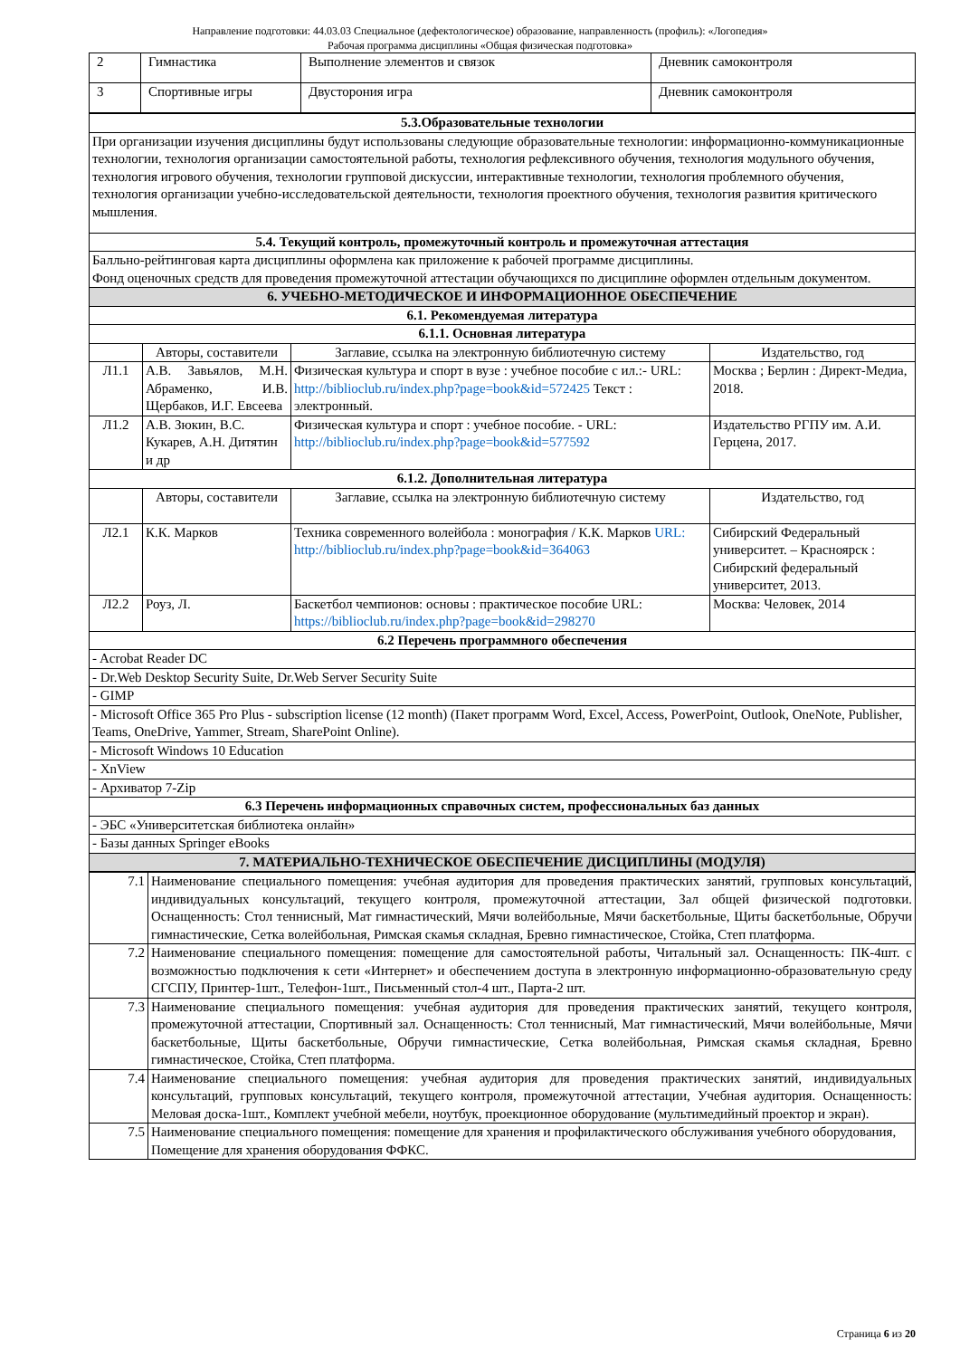Направление подготовки: 44.03.03 Специальное (дефектологическое) образование, направленность (профиль): «Логопедия»
Рабочая программа дисциплины «Общая физическая подготовка»
| 2 | Гимнастика | Выполнение элементов и связок | Дневник самоконтроля |
| 3 | Спортивные игры | Двусторония игра | Дневник самоконтроля |
| 5.3.Образовательные технологии | | | |
| --- | --- | --- | --- |
| При организации изучения дисциплины будут использованы следующие образовательные технологии: информационно-коммуникационные технологии, технология организации самостоятельной работы, технология рефлексивного обучения, технология модульного обучения, технология игрового обучения, технологии групповой дискуссии, интерактивные технологии, технология проблемного обучения, технология организации учебно-исследовательской деятельности, технология проектного обучения, технология развития критического мышления. | | | |
| 5.4. Текущий контроль, промежуточный контроль и промежуточная аттестация | | | |
| Балльно-рейтинговая карта дисциплины оформлена как приложение к рабочей программе дисциплины. Фонд оценочных средств для проведения промежуточной аттестации обучающихся по дисциплине оформлен отдельным документом. | | | |
| 6. УЧЕБНО-МЕТОДИЧЕСКОЕ И ИНФОРМАЦИОННОЕ ОБЕСПЕЧЕНИЕ | | | |
| 6.1. Рекомендуемая литература | | | |
| 6.1.1. Основная литература | | | |
| | Авторы, составители | Заглавие, ссылка на электронную библиотечную систему | Издательство, год |
| Л1.1 | А.В. Завьялов, М.Н. Абраменко, И.В. Щербаков, И.Г. Евсеева | Физическая культура и спорт в вузе : учебное пособие с ил.:- URL: http://biblioclub.ru/index.php?page=book&id=572425 Текст : электронный. | Москва ; Берлин : Директ-Медиа, 2018. |
| Л1.2 | А.В. Зюкин, В.С. Кукарев, А.Н. Дитятин и др | Физическая культура и спорт : учебное пособие. - URL: http://biblioclub.ru/index.php?page=book&id=577592 | Издательство РГПУ им. А.И. Герцена, 2017. |
| 6.1.2. Дополнительная литература | | | |
| | Авторы, составители | Заглавие, ссылка на электронную библиотечную систему | Издательство, год |
| Л2.1 | К.К. Марков | Техника современного волейбола : монография / К.К. Марков URL: http://biblioclub.ru/index.php?page=book&id=364063 | Сибирский Федеральный университет. – Красноярск : Сибирский федеральный университет, 2013. |
| Л2.2 | Роуз, Л. | Баскетбол чемпионов: основы : практическое пособие URL: https://biblioclub.ru/index.php?page=book&id=298270 | Москва: Человек, 2014 |
| 6.2 Перечень программного обеспечения | | | |
| - Acrobat Reader DC | | | |
| - Dr.Web Desktop Security Suite, Dr.Web Server Security Suite | | | |
| - GIMP | | | |
| - Microsoft Office 365 Pro Plus - subscription license (12 month) (Пакет программ Word, Excel, Access, PowerPoint, Outlook, OneNote, Publisher, Teams, OneDrive, Yammer, Stream, SharePoint Online). | | | |
| - Microsoft Windows 10 Education | | | |
| - XnView | | | |
| - Архиватор 7-Zip | | | |
| 6.3 Перечень информационных справочных систем, профессиональных баз данных | | | |
| - ЭБС «Университетская библиотека онлайн» | | | |
| - Базы данных Springer eBooks | | | |
| 7. МАТЕРИАЛЬНО-ТЕХНИЧЕСКОЕ ОБЕСПЕЧЕНИЕ ДИСЦИПЛИНЫ (МОДУЛЯ) | | | |
| 7.1 | Наименование специального помещения: учебная аудитория для проведения практических занятий, групповых консультаций, индивидуальных консультаций, текущего контроля, промежуточной аттестации, Зал общей физической подготовки. Оснащенность: Стол теннисный, Мат гимнастический, Мячи волейбольные, Мячи баскетбольные, Щиты баскетбольные, Обручи гимнастические, Сетка волейбольная, Римская скамья складная, Бревно гимнастическое, Стойка, Степ платформа. |
| 7.2 | Наименование специального помещения: помещение для самостоятельной работы, Читальный зал. Оснащенность: ПК-4шт. с возможностью подключения к сети «Интернет» и обеспечением доступа в электронную информационно-образовательную среду СГСПУ, Принтер-1шт., Телефон-1шт., Письменный стол-4 шт., Парта-2 шт. |
| 7.3 | Наименование специального помещения: учебная аудитория для проведения практических занятий, текущего контроля, промежуточной аттестации, Спортивный зал. Оснащенность: Стол теннисный, Мат гимнастический, Мячи волейбольные, Мячи баскетбольные, Щиты баскетбольные, Обручи гимнастические, Сетка волейбольная, Римская скамья складная, Бревно гимнастическое, Стойка, Степ платформа. |
| 7.4 | Наименование специального помещения: учебная аудитория для проведения практических занятий, индивидуальных консультаций, групповых консультаций, текущего контроля, промежуточной аттестации, Учебная аудитория. Оснащенность: Меловая доска-1шт., Комплект учебной мебели, ноутбук, проекционное оборудование (мультимедийный проектор и экран). |
| 7.5 | Наименование специального помещения: помещение для хранения и профилактического обслуживания учебного оборудования, Помещение для хранения оборудования ФФКС. |
Страница 6 из 20